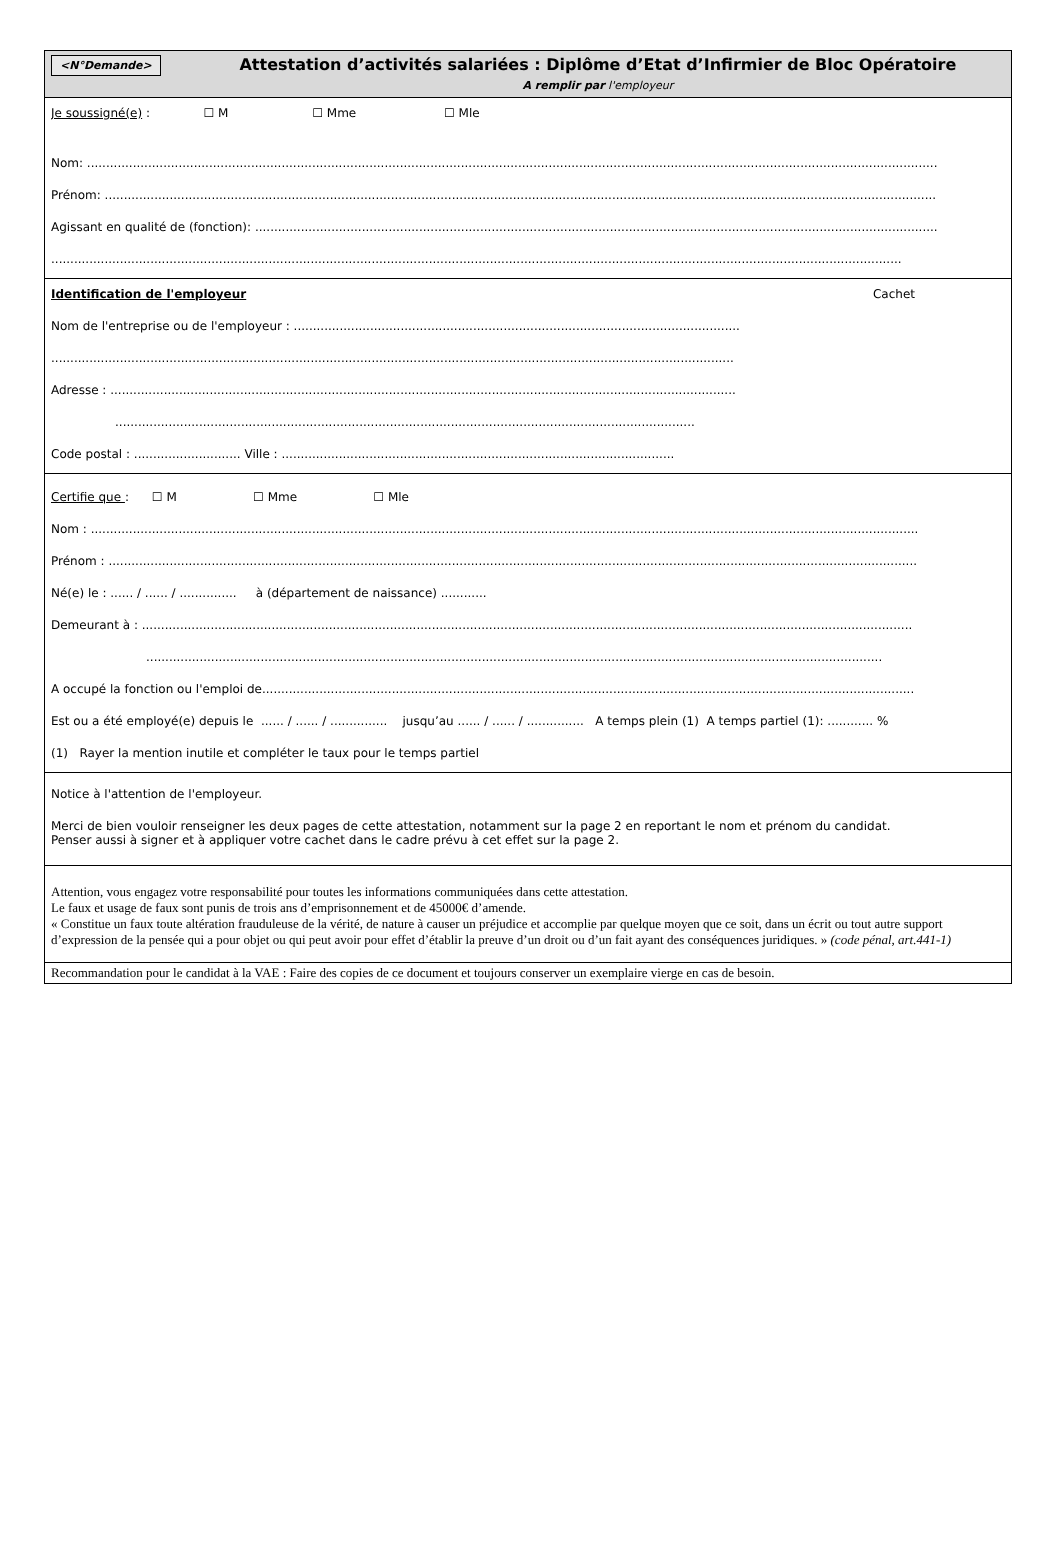<N°Demande>
Attestation d’activités salariées : Diplôme d’Etat d’Infirmier de Bloc Opératoire
A remplir par l'employeur
Je soussigné(e) : ☐ M ☐ Mme ☐ Mle
Nom: ...............................................................................................................................................................................................................................
Prénom: ..........................................................................................................................................................................................................................
Agissant en qualité de (fonction): ...................................................................................................................................................................................
...............................................................................................................................................................................................................................
Identification de l'employeur Cachet
Nom de l'entreprise ou de l'employeur : .....................................................................................................................
...................................................................................................................................................................................
Adresse : ....................................................................................................................................................................
........................................................................................................................................................
Code postal : ............................ Ville : .......................................................................................................
Certifie que : ☐ M ☐ Mme ☐ Mle
Nom : .........................................................................................................................................................................................................................
Prénom : ....................................................................................................................................................................................................................
Né(e) le : ...... / ...... / ............... à (département de naissance) ............
Demeurant à : ..........................................................................................................................................................................................................
.................................................................................................................................................................................................
A occupé la fonction ou l'emploi de...........................................................................................................................................................................
Est ou a été employé(e) depuis le ...... / ...... / ............... jusqu’au ...... / ...... / ............... A temps plein (1) A temps partiel (1): ............ %
(1) Rayer la mention inutile et compléter le taux pour le temps partiel
Notice à l'attention de l'employeur.
Merci de bien vouloir renseigner les deux pages de cette attestation, notamment sur la page 2 en reportant le nom et prénom du candidat.
Penser aussi à signer et à appliquer votre cachet dans le cadre prévu à cet effet sur la page 2.
Attention, vous engagez votre responsabilité pour toutes les informations communiquées dans cette attestation.
Le faux et usage de faux sont punis de trois ans d’emprisonnement et de 45000€ d’amende.
« Constitue un faux toute altération frauduleuse de la vérité, de nature à causer un préjudice et accomplie par quelque moyen que ce soit, dans un écrit ou tout autre support d’expression de la pensée qui a pour objet ou qui peut avoir pour effet d’établir la preuve d’un droit ou d’un fait ayant des conséquences juridiques. » (code pénal, art.441-1)
Recommandation pour le candidat à la VAE : Faire des copies de ce document et toujours conserver un exemplaire vierge en cas de besoin.